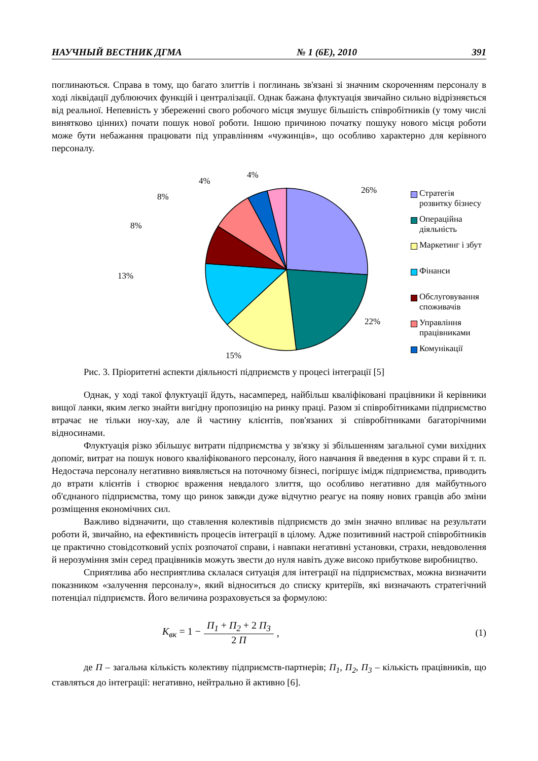НАУЧНЫЙ ВЕСТНИК ДГМА № 1 (6Е), 2010 391
поглинаються. Справа в тому, що багато злиттів і поглинань зв'язані зі значним скороченням персоналу в ході ліквідації дублюючих функцій і централізації. Однак бажана флуктуація звичайно сильно відрізняється від реальної. Непевність у збереженні свого робочого місця змушує більшість співробітників (у тому числі винятково цінних) почати пошук нової роботи. Іншою причиною початку пошуку нового місця роботи може бути небажання працювати під управлінням «чужинців», що особливо характерно для керівного персоналу.
26%
22%
15%
13%
8%
8%
4%
4%
Стратегія розвитку бізнесу
Операційна діяльність
Маркетинг і збут
Фінанси
Обслуговування
споживачів
Управління працівниками
Комунікації
Рис. 3. Пріоритетні аспекти діяльності підприємств у процесі інтеграції [5]
Однак, у ході такої флуктуації йдуть, насамперед, найбільш кваліфіковані працівники й керівники вищої ланки, яким легко знайти вигідну пропозицію на ринку праці. Разом зі співробітниками підприємство втрачає не тільки ноу-хау, але й частину клієнтів, пов'язаних зі співробітниками багаторічними відносинами.
Флуктуація різко збільшує витрати підприємства у зв'язку зі збільшенням загальної суми вихідних допоміг, витрат на пошук нового кваліфікованого персоналу, його навчання й введення в курс справи й т. п. Недостача персоналу негативно виявляється на поточному бізнесі, погіршує імідж підприємства, приводить до втрати клієнтів і створює враження невдалого злиття, що особливо негативно для майбутнього об'єднаного підприємства, тому що ринок завжди дуже відчутно реагує на появу нових гравців або зміни розміщення економічних сил.
Важливо відзначити, що ставлення колективів підприємств до змін значно впливає на результати роботи й, звичайно, на ефективність процесів інтеграції в цілому. Адже позитивний настрой співробітників це практично стовідсотковий успіх розпочатої справи, і навпаки негативні установки, страхи, невдоволення й нерозуміння змін серед працівників можуть звести до нуля навіть дуже високо прибуткове виробництво.
Сприятлива або несприятлива склалася ситуація для інтеграції на підприємствах, можна визначити показником «залучення персоналу», який відноситься до списку критеріїв, які визначають стратегічний потенціал підприємств. Його величина розраховується за формулою:
K<sub>вк</sub> = 1 − П<sub>1</sub> + П<sub>2</sub> + 2 П<sub>3</sub> 2 П, (1)
де П – загальна кількість колективу підприємств-партнерів; П<sub>1</sub>, П<sub>2</sub>, П<sub>3</sub> – кількість працівників, що ставляться до інтеграції: негативно, нейтрально й активно [6].